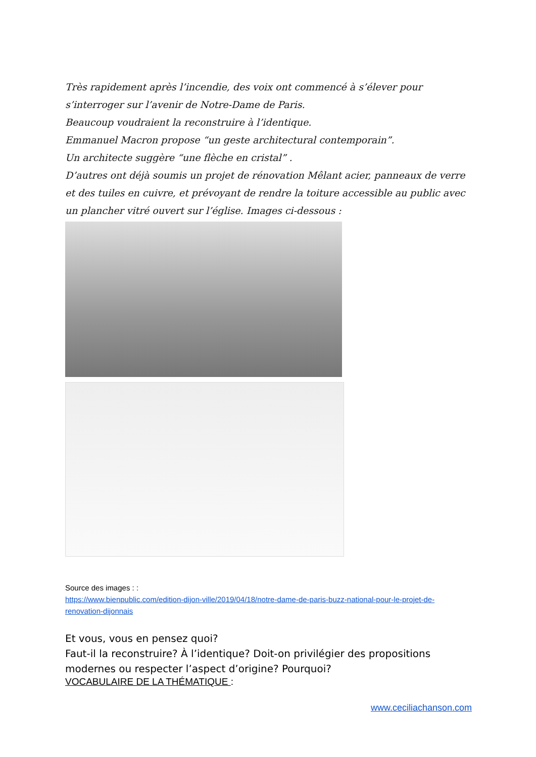Très rapidement après l’incendie, des voix ont commencé à s’élever pour s’interroger sur l’avenir de Notre-Dame de Paris.
Beaucoup voudraient la reconstruire à l’identique.
Emmanuel Macron propose “un geste architectural contemporain”.
Un architecte suggère “une flèche en cristal” .
D’autres ont déjà soumis un projet de rénovation Mêlant acier, panneaux de verre et des tuiles en cuivre, et prévoyant de rendre la toiture accessible au public avec un plancher vitré ouvert sur l’église. Images ci-dessous :
Source des images : :
https://www.bienpublic.com/edition-dijon-ville/2019/04/18/notre-dame-de-paris-buzz-national-pour-le-projet-de-renovation-dijonnais
Et vous, vous en pensez quoi?
Faut-il la reconstruire? À l’identique? Doit-on privilégier des propositions modernes ou respecter l’aspect d’origine? Pourquoi?
VOCABULAIRE DE LA THÉMATIQUE :
www.ceciliachanson.com